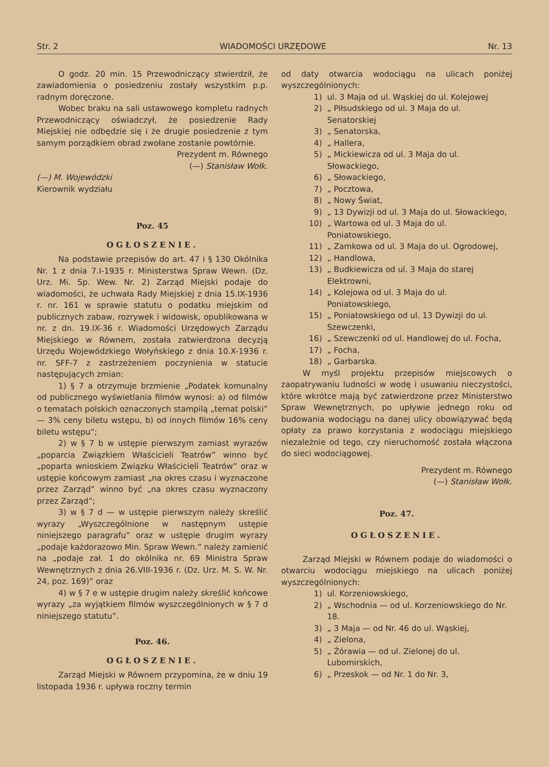Str. 2 WIADOMOŚCI URZĘDOWE Nr. 13
O godz. 20 min. 15 Przewodniczący stwierdził, że zawiadomienia o posiedzeniu zostały wszystkim p.p. radnym doręczone.
Wobec braku na sali ustawowego kompletu radnych Przewodniczący oświadczył, że posiedzenie Rady Miejskiej nie odbędzie się i że drugie posiedzenie z tym samym porządkiem obrad zwołane zostanie powtórnie.
Prezydent m. Równego
(—) Stanisław Wołk.
(—) M. Wojewódzki
Kierownik wydziału
Poz. 45
OGŁOSZENIE.
Na podstawie przepisów do art. 47 i § 130 Okólnika Nr. 1 z dnia 7.I-1935 r. Ministerstwa Spraw Wewn. (Dz. Urz. Mi. Sp. Wew. Nr. 2) Zarząd Miejski podaje do wiadomości, że uchwała Rady Miejskiej z dnia 15.IX-1936 r. nr. 161 w sprawie statutu o podatku miejskim od publicznych zabaw, rozrywek i widowisk, opublikowana w nr. z dn. 19.IX-36 r. Wiadomości Urzędowych Zarządu Miejskiego w Równem, została zatwierdzona decyzją Urzędu Wojewódzkiego Wołyńskiego z dnia 10.X-1936 r. nr. SFF-7 z zastrzeżeniem poczynienia w statucie następujących zmian:
1) § 7 a otrzymuje brzmienie „Podatek komunalny od publicznego wyświetlania filmów wynosi: a) od filmów o tematach polskich oznaczonych stampilą „temat polski” — 3% ceny biletu wstępu, b) od innych filmów 16% ceny biletu wstępu”;
2) w § 7 b w ustępie pierwszym zamiast wyrazów „poparcia Związkiem Właścicieli Teatrów” winno być „poparta wnioskiem Związku Właścicieli Teatrów” oraz w ustępie końcowym zamiast „na okres czasu i wyznaczone przez Zarząd” winno być „na okres czasu wyznaczony przez Zarząd”;
3) w § 7 d — w ustępie pierwszym należy skreślić wyrazy „Wyszczególnione w następnym ustępie niniejszego paragrafu” oraz w ustępie drugim wyrazy „podaje każdorazowo Min. Spraw Wewn.” należy zamienić na „podaje zał. 1 do okólnika nr. 69 Ministra Spraw Wewnętrznych z dnia 26.VIII-1936 r. (Dz. Urz. M. S. W. Nr. 24, poz. 169)” oraz
4) w § 7 e w ustępie drugim należy skreślić końcowe wyrazy „za wyjątkiem filmów wyszczególnionych w § 7 d niniejszego statutu”.
Poz. 46.
OGŁOSZENIE.
Zarząd Miejski w Równem przypomina, że w dniu 19 listopada 1936 r. upływa roczny termin
od daty otwarcia wodociągu na ulicach poniżej wyszczególnionych:
1) ul. 3 Maja od ul. Wąskiej do ul. Kolejowej
2) „ Piłsudskiego od ul. 3 Maja do ul. Senatorskiej
3) „ Senatorska,
4) „ Hallera,
5) „ Mickiewicza od ul. 3 Maja do ul. Słowackiego,
6) „ Słowackiego,
7) „ Pocztowa,
8) „ Nowy Świat,
9) „ 13 Dywizji od ul. 3 Maja do ul. Słowackiego,
10) „ Wartowa od ul. 3 Maja do ul. Poniatowskiego,
11) „ Zamkowa od ul. 3 Maja do ul. Ogrodowej,
12) „ Handlowa,
13) „ Budkiewicza od ul. 3 Maja do starej Elektrowni,
14) „ Kolejowa od ul. 3 Maja do ul. Poniatowskiego,
15) „ Poniatowskiego od ul. 13 Dywizji do ul. Szewczenki,
16) „ Szewczenki od ul. Handlowej do ul. Focha,
17) „ Focha,
18) „ Garbarska.
W myśl projektu przepisów miejscowych o zaopatrywaniu ludności w wodę i usuwaniu nieczystości, które wkrótce mają być zatwierdzone przez Ministerstwo Spraw Wewnętrznych, po upływie jednego roku od budowania wodociągu na danej ulicy obowiązywać będą opłaty za prawo korzystania z wodociągu miejskiego niezależnie od tego, czy nieruchomość została włączona do sieci wodociągowej.
Prezydent m. Równego
(—) Stanisław Wołk.
Poz. 47.
OGŁOSZENIE.
Zarząd Miejski w Równem podaje do wiadomości o otwarciu wodociągu miejskiego na ulicach poniżej wyszczególnionych:
1) ul. Korzeniowskiego,
2) „ Wschodnia — od ul. Korzeniowskiego do Nr. 18.
3) „ 3 Maja — od Nr. 46 do ul. Wąskiej,
4) „ Zielona,
5) „ Żórawia — od ul. Zielonej do ul. Lubomirskich,
6) „ Przeskok — od Nr. 1 do Nr. 3,